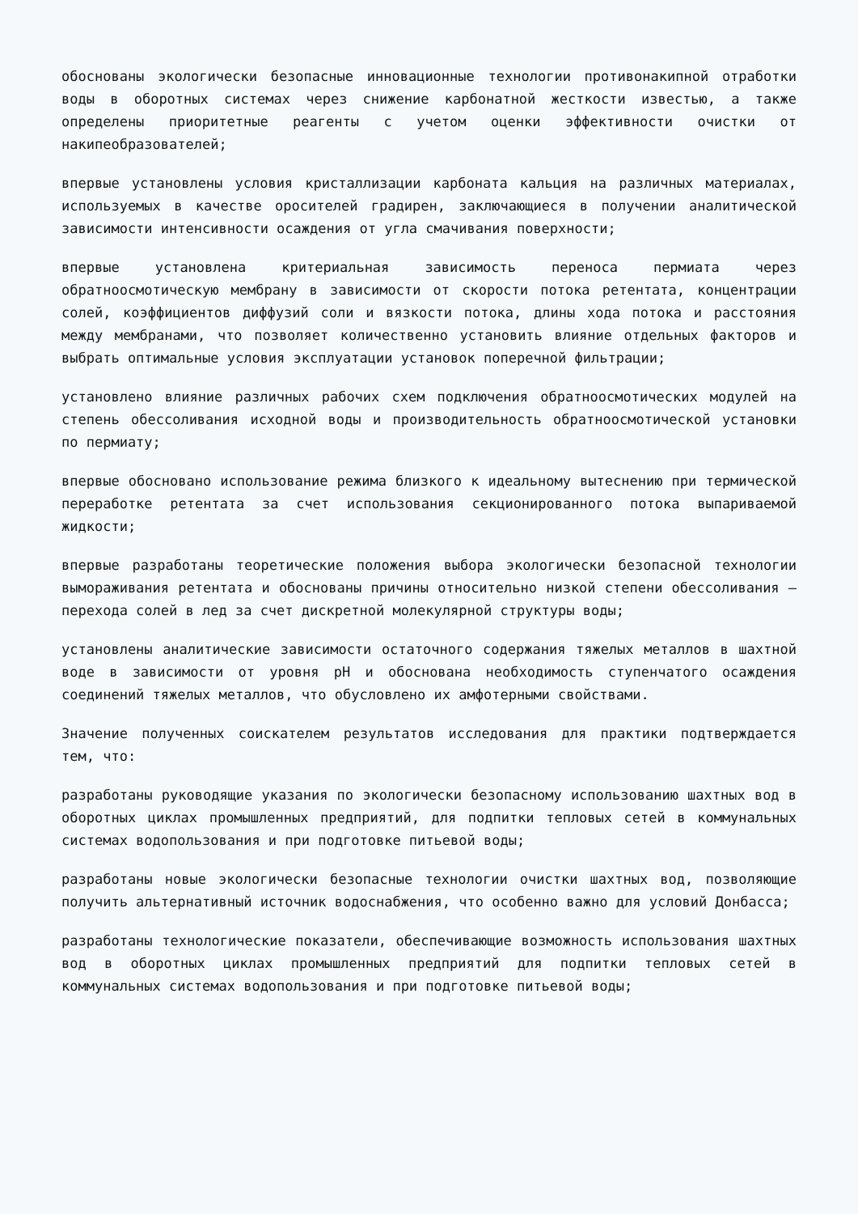обоснованы экологически безопасные инновационные технологии противонакипной отработки воды в оборотных системах через снижение карбонатной жесткости известью, а также определены приоритетные реагенты с учетом оценки эффективности очистки от накипеобразователей;
впервые установлены условия кристаллизации карбоната кальция на различных материалах, используемых в качестве оросителей градирен, заключающиеся в получении аналитической зависимости интенсивности осаждения от угла смачивания поверхности;
впервые установлена критериальная зависимость переноса пермиата через обратноосмотическую мембрану в зависимости от скорости потока ретентата, концентрации солей, коэффициентов диффузий соли и вязкости потока, длины хода потока и расстояния между мембранами, что позволяет количественно установить влияние отдельных факторов и выбрать оптимальные условия эксплуатации установок поперечной фильтрации;
установлено влияние различных рабочих схем подключения обратноосмотических модулей на степень обессоливания исходной воды и производительность обратноосмотической установки по пермиату;
впервые обосновано использование режима близкого к идеальному вытеснению при термической переработке ретентата за счет использования секционированного потока выпариваемой жидкости;
впервые разработаны теоретические положения выбора экологически безопасной технологии вымораживания ретентата и обоснованы причины относительно низкой степени обессоливания – перехода солей в лед за счет дискретной молекулярной структуры воды;
установлены аналитические зависимости остаточного содержания тяжелых металлов в шахтной воде в зависимости от уровня pH и обоснована необходимость ступенчатого осаждения соединений тяжелых металлов, что обусловлено их амфотерными свойствами.
Значение полученных соискателем результатов исследования для практики подтверждается тем, что:
разработаны руководящие указания по экологически безопасному использованию шахтных вод в оборотных циклах промышленных предприятий, для подпитки тепловых сетей в коммунальных системах водопользования и при подготовке питьевой воды;
разработаны новые экологически безопасные технологии очистки шахтных вод, позволяющие получить альтернативный источник водоснабжения, что особенно важно для условий Донбасса;
разработаны технологические показатели, обеспечивающие возможность использования шахтных вод в оборотных циклах промышленных предприятий для подпитки тепловых сетей в коммунальных системах водопользования и при подготовке питьевой воды;